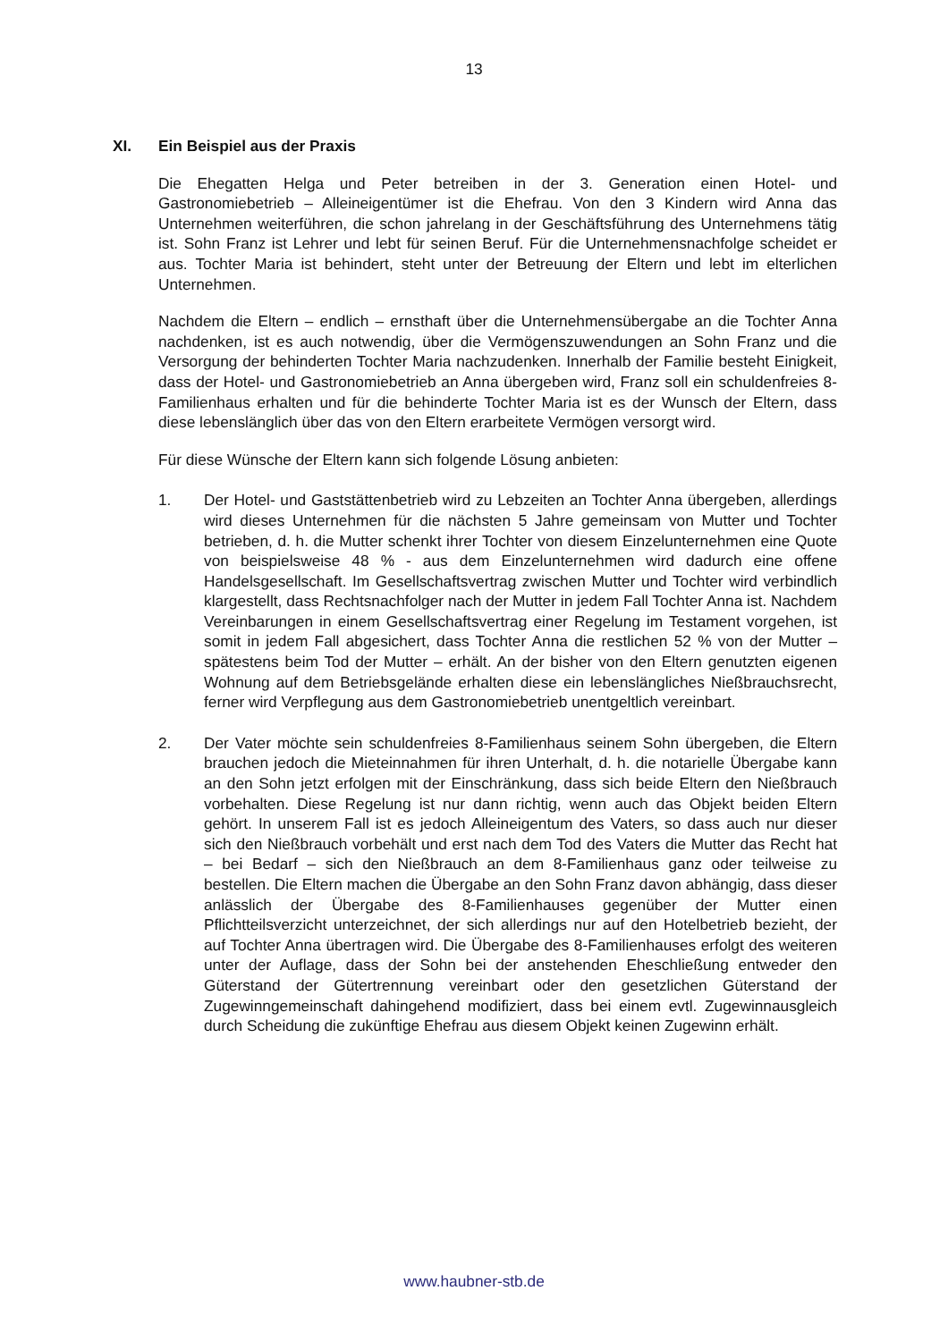13
XI. Ein Beispiel aus der Praxis
Die Ehegatten Helga und Peter betreiben in der 3. Generation einen Hotel- und Gastronomiebetrieb – Alleineigentümer ist die Ehefrau. Von den 3 Kindern wird Anna das Unternehmen weiterführen, die schon jahrelang in der Geschäftsführung des Unternehmens tätig ist. Sohn Franz ist Lehrer und lebt für seinen Beruf. Für die Unternehmensnachfolge scheidet er aus. Tochter Maria ist behindert, steht unter der Betreuung der Eltern und lebt im elterlichen Unternehmen.
Nachdem die Eltern – endlich – ernsthaft über die Unternehmensübergabe an die Tochter Anna nachdenken, ist es auch notwendig, über die Vermögenszuwendungen an Sohn Franz und die Versorgung der behinderten Tochter Maria nachzudenken. Innerhalb der Familie besteht Einigkeit, dass der Hotel- und Gastronomiebetrieb an Anna übergeben wird, Franz soll ein schuldenfreies 8-Familienhaus erhalten und für die behinderte Tochter Maria ist es der Wunsch der Eltern, dass diese lebenslänglich über das von den Eltern erarbeitete Vermögen versorgt wird.
Für diese Wünsche der Eltern kann sich folgende Lösung anbieten:
1. Der Hotel- und Gaststättenbetrieb wird zu Lebzeiten an Tochter Anna übergeben, allerdings wird dieses Unternehmen für die nächsten 5 Jahre gemeinsam von Mutter und Tochter betrieben, d. h. die Mutter schenkt ihrer Tochter von diesem Einzelunternehmen eine Quote von beispielsweise 48 % - aus dem Einzelunternehmen wird dadurch eine offene Handelsgesellschaft. Im Gesellschaftsvertrag zwischen Mutter und Tochter wird verbindlich klargestellt, dass Rechtsnachfolger nach der Mutter in jedem Fall Tochter Anna ist. Nachdem Vereinbarungen in einem Gesellschaftsvertrag einer Regelung im Testament vorgehen, ist somit in jedem Fall abgesichert, dass Tochter Anna die restlichen 52 % von der Mutter – spätestens beim Tod der Mutter – erhält. An der bisher von den Eltern genutzten eigenen Wohnung auf dem Betriebsgelände erhalten diese ein lebenslängliches Nießbrauchsrecht, ferner wird Verpflegung aus dem Gastronomiebetrieb unentgeltlich vereinbart.
2. Der Vater möchte sein schuldenfreies 8-Familienhaus seinem Sohn übergeben, die Eltern brauchen jedoch die Mieteinnahmen für ihren Unterhalt, d. h. die notarielle Übergabe kann an den Sohn jetzt erfolgen mit der Einschränkung, dass sich beide Eltern den Nießbrauch vorbehalten. Diese Regelung ist nur dann richtig, wenn auch das Objekt beiden Eltern gehört. In unserem Fall ist es jedoch Alleineigentum des Vaters, so dass auch nur dieser sich den Nießbrauch vorbehält und erst nach dem Tod des Vaters die Mutter das Recht hat – bei Bedarf – sich den Nießbrauch an dem 8-Familienhaus ganz oder teilweise zu bestellen. Die Eltern machen die Übergabe an den Sohn Franz davon abhängig, dass dieser anlässlich der Übergabe des 8-Familienhauses gegenüber der Mutter einen Pflichtteilsverzicht unterzeichnet, der sich allerdings nur auf den Hotelbetrieb bezieht, der auf Tochter Anna übertragen wird. Die Übergabe des 8-Familienhauses erfolgt des weiteren unter der Auflage, dass der Sohn bei der anstehenden Eheschließung entweder den Güterstand der Gütertrennung vereinbart oder den gesetzlichen Güterstand der Zugewinngemeinschaft dahingehend modifiziert, dass bei einem evtl. Zugewinnausgleich durch Scheidung die zukünftige Ehefrau aus diesem Objekt keinen Zugewinn erhält.
www.haubner-stb.de